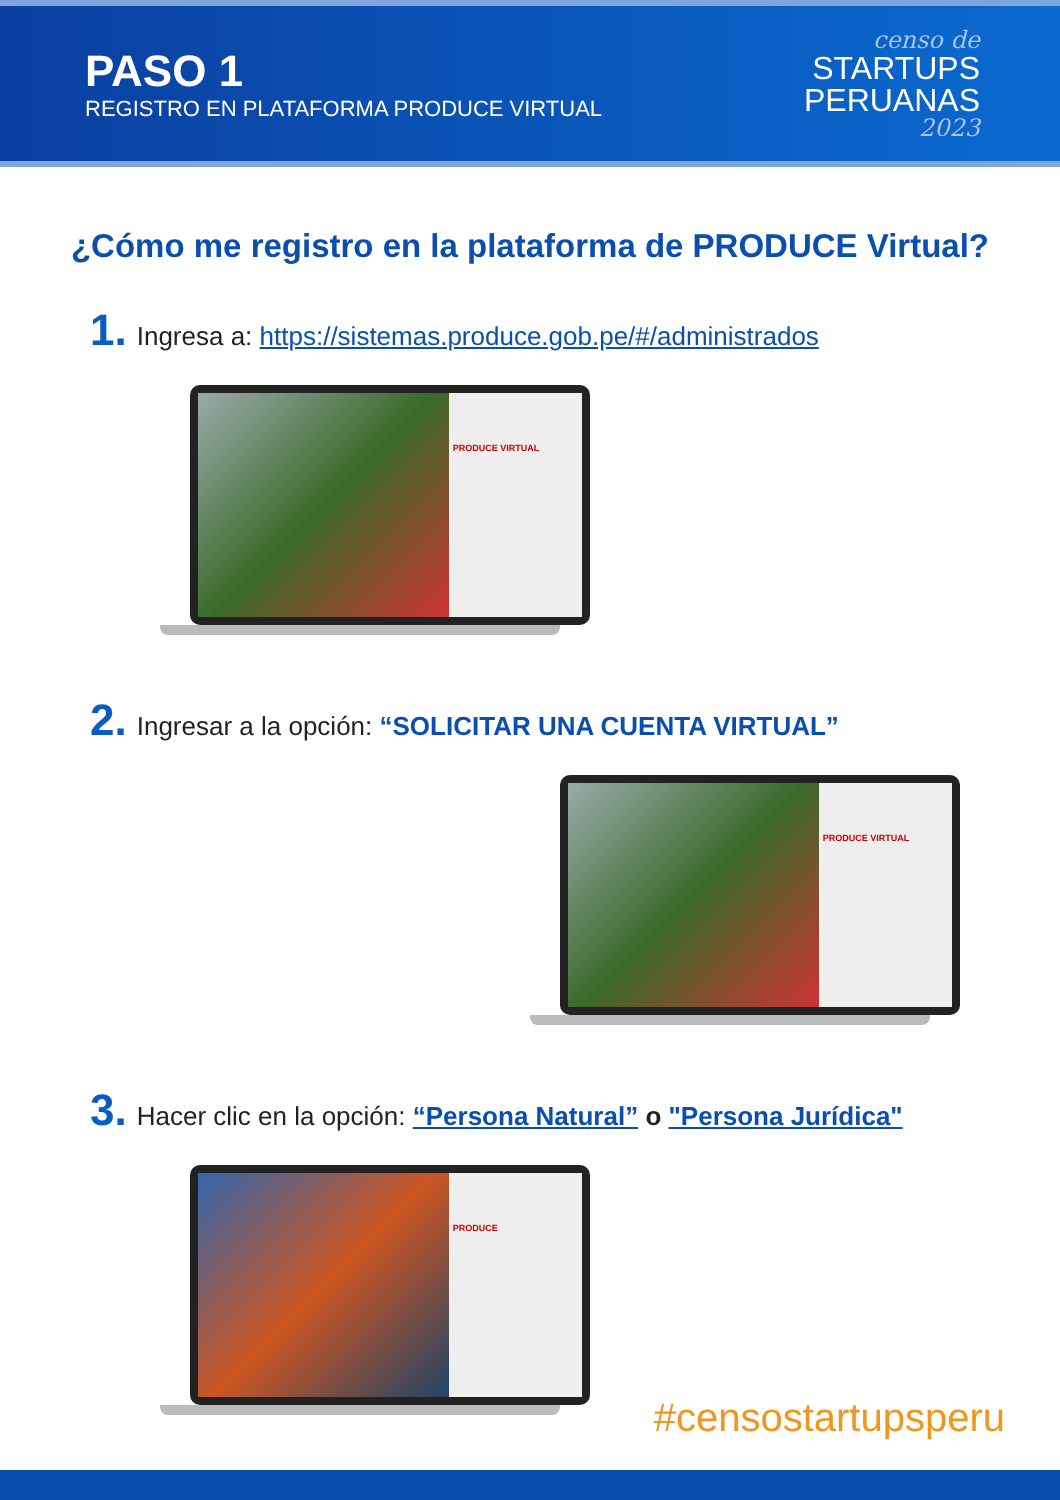PASO 1
REGISTRO EN PLATAFORMA PRODUCE VIRTUAL
censo de
STARTUPS
PERUANAS
2023
¿Cómo me registro en la plataforma de PRODUCE Virtual?
1. Ingresa a: https://sistemas.produce.gob.pe/#/administrados
PRODUCE VIRTUAL
2. Ingresar a la opción: “SOLICITAR UNA CUENTA VIRTUAL”
PRODUCE VIRTUAL
3. Hacer clic en la opción: “Persona Natural” o "Persona Jurídica"
PRODUCE
#censostartupsperu